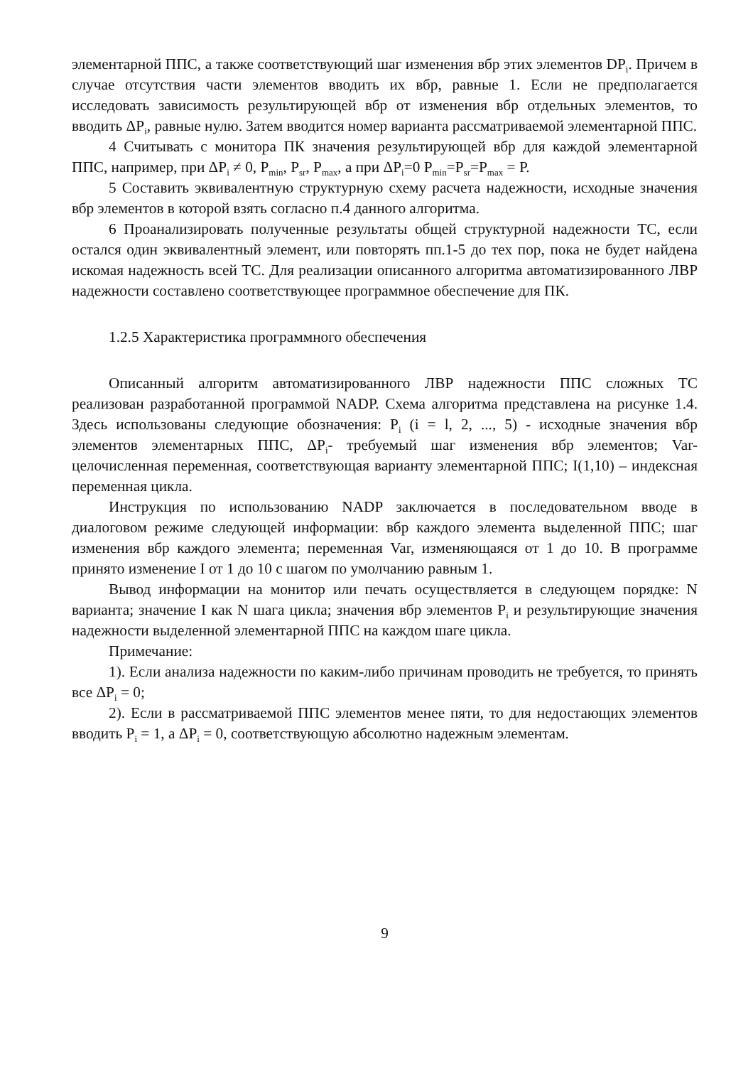элементарной ППС, а также соответствующий шаг изменения вбр этих элементов DP<sub>i</sub>. Причем в случае отсутствия части элементов вводить их вбр, равные 1. Если не предполагается исследовать зависимость результирующей вбр от изменения вбр отдельных элементов, то вводить ΔP<sub>i</sub>, равные нулю. Затем вводится номер варианта рассматриваемой элементарной ППС.
4 Считывать с монитора ПК значения результирующей вбр для каждой элементарной ППС, например, при ΔP<sub>i</sub> ≠ 0, P<sub>min</sub>, P<sub>sr</sub>, P<sub>max</sub>, а при ΔP<sub>i</sub>=0 P<sub>min</sub>=P<sub>sr</sub>=P<sub>max</sub> = P.
5 Составить эквивалентную структурную схему расчета надежности, исходные значения вбр элементов в которой взять согласно п.4 данного алгоритма.
6 Проанализировать полученные результаты общей структурной надежности ТС, если остался один эквивалентный элемент, или повторять пп.1-5 до тех пор, пока не будет найдена искомая надежность всей ТС. Для реализации описанного алгоритма автоматизированного ЛВР надежности составлено соответствующее программное обеспечение для ПК.
1.2.5 Характеристика программного обеспечения
Описанный алгоритм автоматизированного ЛВР надежности ППС сложных ТС реализован разработанной программой NADP. Схема алгоритма представлена на рисунке 1.4. Здесь использованы следующие обозначения: P<sub>i</sub> (i = l, 2, ..., 5) - исходные значения вбр элементов элементарных ППС, ΔP<sub>i</sub>- требуемый шаг изменения вбр элементов; Var-целочисленная переменная, соответствующая варианту элементарной ППС; I(1,10) – индексная переменная цикла.
Инструкция по использованию NADP заключается в последовательном вводе в диалоговом режиме следующей информации: вбр каждого элемента выделенной ППС; шаг изменения вбр каждого элемента; переменная Var, изменяющаяся от 1 до 10. В программе принято изменение I от 1 до 10 с шагом по умолчанию равным 1.
Вывод информации на монитор или печать осуществляется в следующем порядке: N варианта; значение I как N шага цикла; значения вбр элементов P<sub>i</sub> и результирующие значения надежности выделенной элементарной ППС на каждом шаге цикла.
Примечание:
1). Если анализа надежности по каким-либо причинам проводить не требуется, то принять все ΔP<sub>i</sub> = 0;
2). Если в рассматриваемой ППС элементов менее пяти, то для недостающих элементов вводить P<sub>i</sub> = 1, а ΔP<sub>i</sub> = 0, соответствующую абсолютно надежным элементам.
9